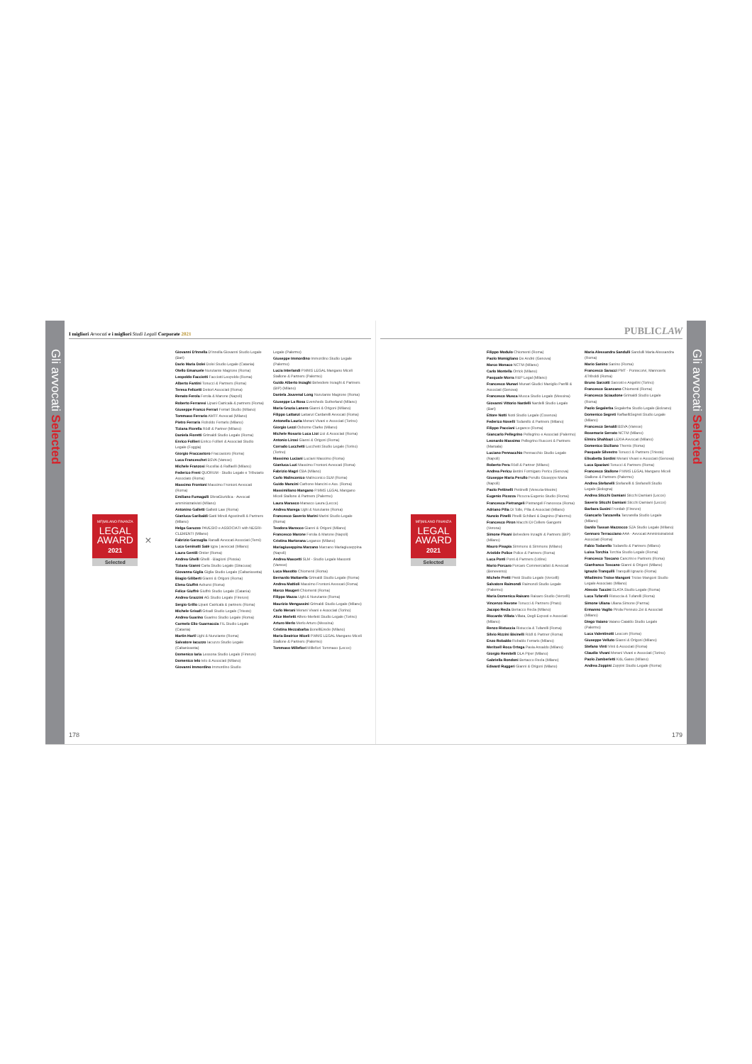Gli avvocati Selected
I migliori Avvocati e i migliori Studi Legali Corporate 2021
MF|MILANO FINANZA
LEGAL AWARD
2021
Selected
×
Giovanni D'Innella D'Innella Giovanni Studio Legale (Bari)
Dario Maria Dolei Dolei Studio Legale (Catania)
Otello Emanuele Nunziante Magrone (Roma)
Leopoldo Facciotti Facciotti Leopoldo (Roma)
Alberto Fantini Tonucci & Partners (Roma)
Teresa Felicetti Dettori Associati (Roma)
Renato Ferola Ferola & Marone (Napoli)
Roberto Ferraresi Lipani Catricalà & partners (Roma)
Giuseppe Franco Ferrari Ferrari Studio (Milano)
Tommaso Ferrario AMTF Avvocati (Milano)
Pietro Ferraris Roboldo Ferraris (Milano)
Tiziana Fiorella Rödl & Partner (Milano)
Daniela Fioretti Grimaldi Studio Legale (Roma)
Enrico Follieri Enrico Follieri & Associati Studio Legale (Foggia)
Giorgio Fraccastoro Fraccastoro (Roma)
Luca Franceschet BSVA (Varese)
Michele Franzosi Rucellai & Raffaelli (Milano)
Federico Freni QUORUM - Studio Legale e Tributario Associato (Roma)
Massimo Frontoni Massimo Frontoni Avvocati (Roma)
Emiliano Fumagalli SferaGiuridica - Avvocati amministrativisti (Milano)
Antonino Galletti Galletti Law (Roma)
Gianluca Garibaldi Gatti Minoli Agostinelli & Partners (Milano)
Helga Garuzzo PAVESIO e ASSOCIATI with NEGRI-CLEMENTI (Milano)
Fabrizio Garzuglia Ranalli Avvocati Associati (Terni)
Luca Geninatti Satè Igpa | avvocati (Milano)
Laura Gentili Ontier (Roma)
Andrea Ghelli Ghelli - Biagioni (Pistoia)
Tiziana Gianni Caria Studio Legale (Siracusa)
Giovanna Giglia Giglia Studio Legale (Caltanissetta)
Biagio Giliberti Gianni & Origoni (Roma)
Elena Giuffrè Ashurst (Roma)
Felice Giuffrè Giuffrè Studio Legale (Catania)
Andrea Grazzini AG Studio Legale (Firenze)
Sergio Grillo Lipani Catricalà & partners (Roma)
Michele Grisafi Grisafi Studio Legale (Trieste)
Andrea Guarino Guarino Studio Legale (Roma)
Carmelo Elio Guarnaccia FIL Studio Legale (Catania)
Martin Hartl Ughi & Nunziante (Roma)
Salvatore Iacuzzo Iacuzzo Studio Legale (Caltanissetta)
Domenico Iaria Lessona Studio Legale (Firenze)
Domenico Ielo Ielo & Associati (Milano)
Giovanni Immordino Immordino Studio
Legale (Palermo)
Giuseppe Immordino Immordino Studio Legale (Palermo)
Lucia Interlandi P.MMS LEGAL Mangano Miceli Stallone & Partners (Palermo)
Guido Alberto Inzaghi Belvedere Inzaghi & Partners (BIP) (Milano)
Daniela Jouvenal Long Nunziante Magrone (Roma)
Giuseppe La Rosa Eversheds Sutherland (Milano)
Maria Grazia Lanero Gianni & Origoni (Milano)
Filippo Lattanzi Lattanzi Cardarelli Avvocati (Roma)
Antonella Lauria Merani Vivani e Associati (Torino)
Giorgio Lezzi Osborne Clarke (Milano)
Michele Rosario Luca Lioi Lioi & Associati (Roma)
Antonio Lirosi Gianni & Origoni (Roma)
Corrado Lucchetti Lucchetti Studio Legale (Torino) (Torino)
Massimo Luciani Luciani Massimo (Roma)
Gianluca Luzi Massimo Frontoni Avvocati (Roma)
Fabrizio Magri CBA (Milano)
Carlo Malinconico Malinconico SLM (Roma)
Guido Mancini Carbone-Mancini e Ass. (Roma)
Massimiliano Mangano P.MMS LEGAL Mangano Miceli Stallone & Partners (Palermo)
Laura Marasco Marasco Laura (Lecce)
Andrea Marega Ughi & Nunziante (Roma)
Francesco Saverio Marini Marini Studio Legale (Roma)
Teodora Marocco Gianni & Origoni (Milano)
Francesco Marone Ferola & Marone (Napoli)
Cristina Martorana Legance (Milano)
Mariagiuseppina Marzano Marzano Mariagiuseppina (Napoli)
Andrea Mascetti SLM - Studio Legale Mascetti (Varese)
Luca Masotto Chiomenti (Roma)
Bernardo Mattarella Grimaldi Studio Legale (Roma)
Andrea Mattioli Massimo Frontoni Avvocati (Roma)
Marco Maugeri Chiomenti (Roma)
Filippo Mazza Ughi & Nunziante (Roma)
Maurizio Mengassini Grimaldi Studio Legale (Milano)
Carlo Merani Merani Vivani e Associati (Torino)
Alice Merletti Alfero-Merletti Studio Legale (Torino)
Arturo Merlo Merlo Arturo (Messina)
Cristina Mezzabarba BonelliErede (Milano)
Maria Beatrice Miceli P.MMS LEGAL Mangano Miceli Stallone & Partners (Palermo)
Tommaso Millefiori Millefiori Tommaso (Lecce)
178
PUBLIC LAW
MF|MILANO FINANZA
LEGAL AWARD
2021
Selected
Filippo Modulo Chiomenti (Roma)
Paolo Momigliano De André (Genova)
Marco Monaco NCTM (Milano)
Carlo Montella Orrick (Milano)
Pasquale Morra R&P Legal (Milano)
Francesco Munari Munari Giudici Maniglio Panfili & Associati (Genova)
Francesco Musca Musca Studio Legale (Messina)
Giovanni Vittorio Nardelli Nardelli Studio Legale (Bari)
Ettore Notti Notti Studio Legale (Cosenza)
Federico Novelli Todarello & Partners (Milano)
Filippo Pacciani Legance (Roma)
Giancarlo Pellegrino Pellegrino e Associati (Palermo)
Leonardo Massimo Pellegrino Rusconi & Partners (Marsala)
Luciano Pennacchio Pennacchio Studio Legale (Napoli)
Roberto Pera Rödl & Partner (Milano)
Andrea Pericu Bettini Formigaro Pericu (Genova)
Giuseppe Maria Perullo Perullo Giuseppe Maria (Napoli)
Paolo Pettinelli Pettinelli (Venezia-Mestre)
Eugenio Picozza Picozza Eugenio Studio (Roma)
Francesca Pietrangeli Pietrangeli Francesca (Roma)
Adriano Pilia Di Tolle, Pilia & Associati (Milano)
Nunzio Pinelli Pinelli Schifani & Dagnino (Palermo)
Francesco Piron Macchi Di Cellere Gangemi (Verona)
Simone Pisani Belvedere Inzaghi & Partners (BIP) (Milano)
Mauro Pisapia Simmons & Simmons (Milano)
Aristide Police Police & Partners (Roma)
Luca Ponti Ponti & Partners (Udine)
Mario Porcaro Porcaro Commercialisti & Avvocati (Benevento)
Michele Pretti Pretti Studio Legale (Vercelli)
Salvatore Raimondi Raimondi Studio Legale (Palermo)
Maria Domenica Raisaro Raisaro Studio (Vercelli)
Vincenzo Ravone Tonucci & Partners (Prato)
Jacopo Recla Bertacco Recla (Milano)
Riccardo Villata Villata, Degli Esposti e Associati (Milano)
Renzo Ristuccia Ristuccia & Tufarelli (Roma)
Silvio Rizzini Bisinelli Rödl & Partner (Roma)
Enzo Robaldo Robaldo Ferraris (Milano)
Meritxell Roca Ortega Pavia Ansaldo (Milano)
Giorgio Remitelli DLA Piper (Milano)
Gabriella Rondoni Bertacco Recla (Milano)
Edward Ruggeri Gianni & Origoni (Milano)
Maria Alessandra Sandulli Sandulli Maria Alessandra (Roma)
Mario Sanino Sanino (Roma)
Francesco Saracci PMT - Pontecorvi, Mannoeris &Triboldi (Roma)
Bruno Sarzotti Sarzotti e Angelini (Torino)
Francesco Scanzano Chiomenti (Roma)
Francesco Sciaudone Grimaldi Studio Legale (Roma)
Paolo Segalerba Segalerba Studio Legale (Bolzano)
Domenico Segreti RaffaelliSegreti Studio Legale (Milano)
Francesco Senaldi BSVA (Varese)
Rosemarie Serrato NCTM (Milano)
Elmira Shahbazi LEXIA Avvocati (Milano)
Domenico Siciliano Themis (Roma)
Pasquale Silvestro Tonucci & Partners (Trieste)
Elisabetta Sordini Merani Vivani e Associati (Genova)
Luca Spaziani Tonucci & Partners (Roma)
Francesco Stallone P.MMS LEGAL Mangano Miceli Stallone & Partners (Palermo)
Andrea Stefanelli Stefanelli & Stefanelli Studio Legale (Bologna)
Andrea Sticchi Damiani Sticchi Damiani (Lecce)
Saverio Sticchi Damiani Sticchi Damiani (Lecce)
Barbara Susini Frontlab (Firenze)
Giancarlo Tanzarella Tanzarella Studio Legale (Milano)
Danilo Tassan Mazzocco SZA Studio Legale (Milano)
Gennaro Terracciano AAA - Avvocati Amministrativisti Associati (Roma)
Fabio Todarello Todarello & Partners (Milano)
Luisa Torchia Torchia Studio Legale (Roma)
Francesco Toscano Cancrini e Partners (Roma)
Gianfranco Toscano Gianni & Origoni (Milano)
Ignazio Tranquilli Tranquilli Ignazio (Roma)
Wladimiro Troise Mangoni Troise Mangoni Studio Legale Associato (Milano)
Alessio Tuccini SLATA Studio Legale (Roma)
Luca Tufarelli Ristuccia & Tufarelli (Roma)
Simone Uliana Uliana Simone (Parma)
Ermanno Vaglio Pirola Pennuto Zei & Associati (Milano)
Diego Vaiano Vaiano Cataldo Studio Legale (Palermo)
Luca Valentinotti Lexcom (Roma)
Giuseppe Velluto Gianni & Origoni (Milano)
Stefano Vinti Vinti & Associati (Roma)
Claudio Vivani Merani Vivani e Associati (Torino)
Paolo Zamberletti K&L Gates (Milano)
Andrea Zoppini Zoppini Studio Legale (Roma)
179
Gli avvocati Selected